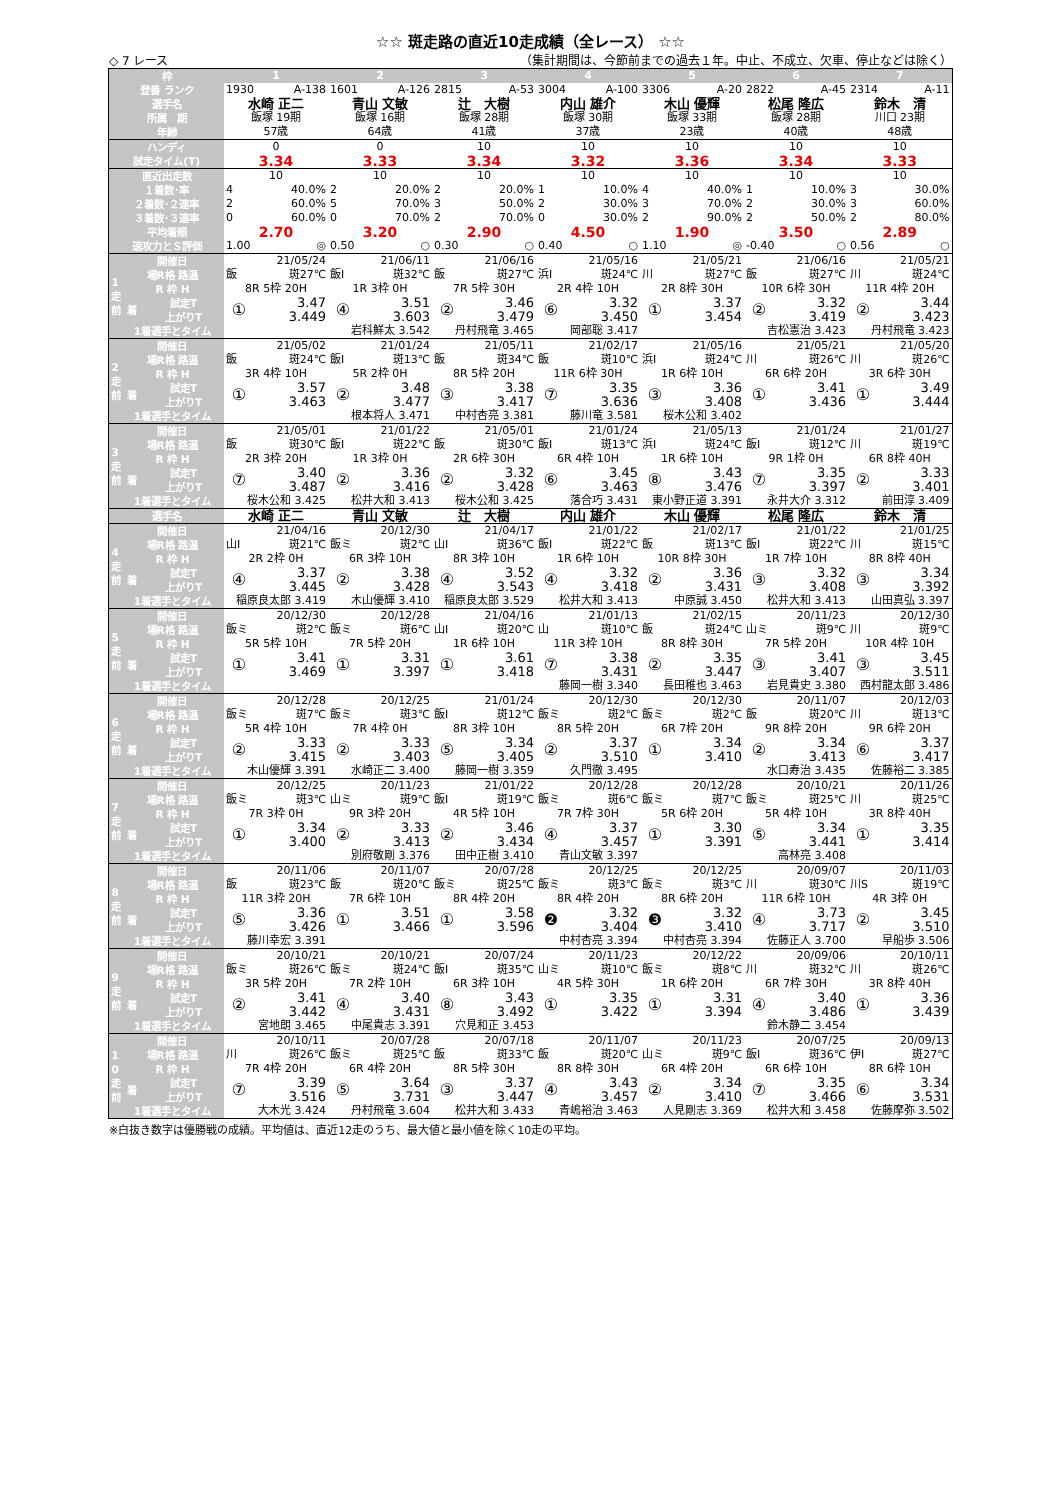☆☆ 斑走路の直近10走成績（全レース） ☆☆
◇ 7 レース （集計期間は、今節前までの過去１年。中止、不成立、欠車、停止などは除く）
| 枠 | | | 1 | | 2 | | 3 | | 4 | | 5 | | 6 | | 7 | |
| 登番 ランク | | | 1930 A-138 | | 1601 A-126 | | 2815 A-53 | | 3004 A-100 | | 3306 A-20 | | 2822 A-45 | | 2314 A-11 | |
| 選手名 | | | 水崎 正二 | | 青山 文敏 | | 辻 大樹 | | 内山 雄介 | | 木山 優輝 | | 松尾 隆広 | | 鈴木 清 | |
| 所属 期 | | | 飯塚 19期 | | 飯塚 16期 | | 飯塚 28期 | | 飯塚 30期 | | 飯塚 33期 | | 飯塚 28期 | | 川口 23期 | |
| 年齢 | | | 57歳 | | 64歳 | | 41歳 | | 37歳 | | 23歳 | | 40歳 | | 48歳 | |
| ハンディ | | | 0 | | 0 | | 10 | | 10 | | 10 | | 10 | | 10 | |
| 試走タイム(T) | | | 3.34 | | 3.33 | | 3.34 | | 3.32 | | 3.36 | | 3.34 | | 3.33 | |
| 直近出走数 | | | 10 | | 10 | | 10 | | 10 | | 10 | | 10 | | 10 | |
| １着数･率 | | | 4 40.0% | | 2 20.0% | | 2 20.0% | | 1 10.0% | | 4 40.0% | | 1 10.0% | | 3 30.0% | |
| ２着数･２連率 | | | 2 60.0% | | 5 70.0% | | 3 50.0% | | 2 30.0% | | 3 70.0% | | 2 30.0% | | 3 60.0% | |
| ３着数･３連率 | | | 0 60.0% | | 0 70.0% | | 2 70.0% | | 0 30.0% | | 2 90.0% | | 2 50.0% | | 2 80.0% | |
| 平均着順 | | | 2.70 | | 3.20 | | 2.90 | | 4.50 | | 1.90 | | 3.50 | | 2.89 | |
| 速攻力とＳ評価 | | | 1.00 ◎ | | 0.50 ○ | | 0.30 ○ | | 0.40 ○ | | 1.10 ◎ | | -0.40 ○ | | 0.56 ○ | |
| 1 走 前 | 開催日 | | 21/05/24 | | 21/06/11 | | 21/06/16 | | 21/05/16 | | 21/05/21 | | 21/06/16 | | 21/05/21 | |
| | 場R格 路温 | | 飯 斑27℃ | | 飯Ⅰ 斑32℃ | | 飯 斑27℃ | | 浜Ⅰ 斑24℃ | | 川 斑27℃ | | 飯 斑27℃ | | 川 斑24℃ | |
| | R 枠 H | | 8R 5枠 20H | | 1R 3枠 0H | | 7R 5枠 30H | | 2R 4枠 10H | | 2R 8枠 30H | | 10R 6枠 30H | | 11R 4枠 20H | |
| | 着 | 試走T | ① | 3.47 | ④ | 3.51 | ② | 3.46 | ⑥ | 3.32 | ① | 3.37 | ② | 3.32 | ② | 3.44 |
| | | 上がりT | | 3.449 | | 3.603 | | 3.479 | | 3.450 | | 3.454 | | 3.419 | | 3.423 |
| | 1着選手とタイム | | | | 岩科鮮太 3.542 | | 丹村飛竜 3.465 | | 岡部聡 3.417 | | | | 吉松憲治 3.423 | | 丹村飛竜 3.423 | |
| 2 走 前 | 開催日 | | 21/05/02 | | 21/01/24 | | 21/05/11 | | 21/02/17 | | 21/05/16 | | 21/05/21 | | 21/05/20 | |
| | 場R格 路温 | | 飯 斑24℃ | | 飯Ⅰ 斑13℃ | | 飯 斑34℃ | | 飯 斑10℃ | | 浜Ⅰ 斑24℃ | | 川 斑26℃ | | 川 斑26℃ | |
| | R 枠 H | | 3R 4枠 10H | | 5R 2枠 0H | | 8R 5枠 20H | | 11R 6枠 30H | | 1R 6枠 10H | | 6R 6枠 20H | | 3R 6枠 30H | |
| | 着 | 試走T | ① | 3.57 | ② | 3.48 | ③ | 3.38 | ⑦ | 3.35 | ③ | 3.36 | ① | 3.41 | ① | 3.49 |
| | | 上がりT | | 3.463 | | 3.477 | | 3.417 | | 3.636 | | 3.408 | | 3.436 | | 3.444 |
| | 1着選手とタイム | | | | 根本将人 3.471 | | 中村杏亮 3.381 | | 藤川竜 3.581 | | 桜木公和 3.402 | | | | | |
| 3 走 前 | 開催日 | | 21/05/01 | | 21/01/22 | | 21/05/01 | | 21/01/24 | | 21/05/13 | | 21/01/24 | | 21/01/27 | |
| | 場R格 路温 | | 飯 斑30℃ | | 飯Ⅰ 斑22℃ | | 飯 斑30℃ | | 飯Ⅰ 斑13℃ | | 浜Ⅰ 斑24℃ | | 飯Ⅰ 斑12℃ | | 川 斑19℃ | |
| | R 枠 H | | 2R 3枠 20H | | 1R 3枠 0H | | 2R 6枠 30H | | 6R 4枠 10H | | 1R 6枠 10H | | 9R 1枠 0H | | 6R 8枠 40H | |
| | 着 | 試走T | ⑦ | 3.40 | ② | 3.36 | ② | 3.32 | ⑥ | 3.45 | ⑧ | 3.43 | ⑦ | 3.35 | ② | 3.33 |
| | | 上がりT | | 3.487 | | 3.416 | | 3.428 | | 3.463 | | 3.476 | | 3.397 | | 3.401 |
| | 1着選手とタイム | | 桜木公和 3.425 | | 松井大和 3.413 | | 桜木公和 3.425 | | 落合巧 3.431 | | 東小野正道 3.391 | | 永井大介 3.312 | | 前田淳 3.409 | |
| 選手名 | | | 水崎 正二 | | 青山 文敏 | | 辻 大樹 | | 内山 雄介 | | 木山 優輝 | | 松尾 隆広 | | 鈴木 清 | |
| 4 走 前 | 開催日 | | 21/04/16 | | 20/12/30 | | 21/04/17 | | 21/01/22 | | 21/02/17 | | 21/01/22 | | 21/01/25 | |
| | 場R格 路温 | | 山Ⅰ 斑21℃ | | 飯ミ 斑2℃ | | 山Ⅰ 斑36℃ | | 飯Ⅰ 斑22℃ | | 飯 斑13℃ | | 飯Ⅰ 斑22℃ | | 川 斑15℃ | |
| | R 枠 H | | 2R 2枠 0H | | 6R 3枠 10H | | 8R 3枠 10H | | 1R 6枠 10H | | 10R 8枠 30H | | 1R 7枠 10H | | 8R 8枠 40H | |
| | 着 | 試走T | ④ | 3.37 | ② | 3.38 | ④ | 3.52 | ④ | 3.32 | ② | 3.36 | ③ | 3.32 | ③ | 3.34 |
| | | 上がりT | | 3.445 | | 3.428 | | 3.543 | | 3.418 | | 3.431 | | 3.408 | | 3.392 |
| | 1着選手とタイム | | 稲原良太郎 3.419 | | 木山優輝 3.410 | | 稲原良太郎 3.529 | | 松井大和 3.413 | | 中原誠 3.450 | | 松井大和 3.413 | | 山田真弘 3.397 | |
| 5 走 前 | 開催日 | | 20/12/30 | | 20/12/28 | | 21/04/16 | | 21/01/13 | | 21/02/15 | | 20/11/23 | | 20/12/30 | |
| | 場R格 路温 | | 飯ミ 斑2℃ | | 飯ミ 斑6℃ | | 山Ⅰ 斑20℃ | | 山 斑10℃ | | 飯 斑24℃ | | 山ミ 斑9℃ | | 川 斑9℃ | |
| | R 枠 H | | 5R 5枠 10H | | 7R 5枠 20H | | 1R 6枠 10H | | 11R 3枠 10H | | 8R 8枠 30H | | 7R 5枠 20H | | 10R 4枠 10H | |
| | 着 | 試走T | ① | 3.41 | ① | 3.31 | ① | 3.61 | ⑦ | 3.38 | ② | 3.35 | ③ | 3.41 | ③ | 3.45 |
| | | 上がりT | | 3.469 | | 3.397 | | 3.418 | | 3.431 | | 3.447 | | 3.407 | | 3.511 |
| | 1着選手とタイム | | | | | | | | 藤岡一樹 3.340 | | 長田稚也 3.463 | | 岩見貴史 3.380 | | 西村龍太郎 3.486 | |
| 6 走 前 | 開催日 | | 20/12/28 | | 20/12/25 | | 21/01/24 | | 20/12/30 | | 20/12/30 | | 20/11/07 | | 20/12/03 | |
| | 場R格 路温 | | 飯ミ 斑7℃ | | 飯ミ 斑3℃ | | 飯Ⅰ 斑12℃ | | 飯ミ 斑2℃ | | 飯ミ 斑2℃ | | 飯 斑20℃ | | 川 斑13℃ | |
| | R 枠 H | | 5R 4枠 10H | | 7R 4枠 0H | | 8R 3枠 10H | | 8R 5枠 20H | | 6R 7枠 20H | | 9R 8枠 20H | | 9R 6枠 20H | |
| | 着 | 試走T | ② | 3.33 | ② | 3.33 | ⑤ | 3.34 | ② | 3.37 | ① | 3.34 | ② | 3.34 | ⑥ | 3.37 |
| | | 上がりT | | 3.415 | | 3.403 | | 3.405 | | 3.510 | | 3.410 | | 3.413 | | 3.417 |
| | 1着選手とタイム | | 木山優輝 3.391 | | 水崎正二 3.400 | | 藤岡一樹 3.359 | | 久門徹 3.495 | | | | 水口寿治 3.435 | | 佐藤裕二 3.385 | |
| 7 走 前 | 開催日 | | 20/12/25 | | 20/11/23 | | 21/01/22 | | 20/12/28 | | 20/12/28 | | 20/10/21 | | 20/11/26 | |
| | 場R格 路温 | | 飯ミ 斑3℃ | | 山ミ 斑9℃ | | 飯Ⅰ 斑19℃ | | 飯ミ 斑6℃ | | 飯ミ 斑7℃ | | 飯ミ 斑25℃ | | 川 斑25℃ | |
| | R 枠 H | | 7R 3枠 0H | | 9R 3枠 20H | | 4R 5枠 10H | | 7R 7枠 30H | | 5R 6枠 20H | | 5R 4枠 10H | | 3R 8枠 40H | |
| | 着 | 試走T | ① | 3.34 | ② | 3.33 | ② | 3.46 | ④ | 3.37 | ① | 3.30 | ⑤ | 3.34 | ① | 3.35 |
| | | 上がりT | | 3.400 | | 3.413 | | 3.434 | | 3.457 | | 3.391 | | 3.441 | | 3.414 |
| | 1着選手とタイム | | | | 別府敬剛 3.376 | | 田中正樹 3.410 | | 青山文敏 3.397 | | | | 高林亮 3.408 | | | |
| 8 走 前 | 開催日 | | 20/11/06 | | 20/11/07 | | 20/07/28 | | 20/12/25 | | 20/12/25 | | 20/09/07 | | 20/11/03 | |
| | 場R格 路温 | | 飯 斑23℃ | | 飯 斑20℃ | | 飯ミ 斑25℃ | | 飯ミ 斑3℃ | | 飯ミ 斑3℃ | | 川 斑30℃ | | 川S 斑19℃ | |
| | R 枠 H | | 11R 3枠 20H | | 7R 6枠 10H | | 8R 4枠 20H | | 8R 4枠 20H | | 8R 6枠 20H | | 11R 6枠 10H | | 4R 3枠 0H | |
| | 着 | 試走T | ⑤ | 3.36 | ① | 3.51 | ① | 3.58 | ❷ | 3.32 | ❸ | 3.32 | ④ | 3.73 | ② | 3.45 |
| | | 上がりT | | 3.426 | | 3.466 | | 3.596 | | 3.404 | | 3.410 | | 3.717 | | 3.510 |
| | 1着選手とタイム | | 藤川幸宏 3.391 | | | | | | 中村杏亮 3.394 | | 中村杏亮 3.394 | | 佐藤正人 3.700 | | 早船歩 3.506 | |
| 9 走 前 | 開催日 | | 20/10/21 | | 20/10/21 | | 20/07/24 | | 20/11/23 | | 20/12/22 | | 20/09/06 | | 20/10/11 | |
| | 場R格 路温 | | 飯ミ 斑26℃ | | 飯ミ 斑24℃ | | 飯Ⅰ 斑35℃ | | 山ミ 斑10℃ | | 飯ミ 斑8℃ | | 川 斑32℃ | | 川 斑26℃ | |
| | R 枠 H | | 3R 5枠 20H | | 7R 2枠 10H | | 6R 3枠 10H | | 4R 5枠 30H | | 1R 6枠 20H | | 6R 7枠 30H | | 3R 8枠 40H | |
| | 着 | 試走T | ② | 3.41 | ④ | 3.40 | ⑧ | 3.43 | ① | 3.35 | ① | 3.31 | ④ | 3.40 | ① | 3.36 |
| | | 上がりT | | 3.442 | | 3.431 | | 3.492 | | 3.422 | | 3.394 | | 3.486 | | 3.439 |
| | 1着選手とタイム | | 宮地朗 3.465 | | 中尾貴志 3.391 | | 穴見和正 3.453 | | | | | | 鈴木静二 3.454 | | | |
| 1 0 走 前 | 開催日 | | 20/10/11 | | 20/07/28 | | 20/07/18 | | 20/11/07 | | 20/11/23 | | 20/07/25 | | 20/09/13 | |
| | 場R格 路温 | | 川 斑26℃ | | 飯ミ 斑25℃ | | 飯 斑33℃ | | 飯 斑20℃ | | 山ミ 斑9℃ | | 飯Ⅰ 斑36℃ | | 伊Ⅰ 斑27℃ | |
| | R 枠 H | | 7R 4枠 20H | | 6R 4枠 20H | | 8R 5枠 30H | | 8R 8枠 30H | | 6R 4枠 20H | | 6R 6枠 10H | | 8R 6枠 10H | |
| | 着 | 試走T | ⑦ | 3.39 | ⑤ | 3.64 | ③ | 3.37 | ④ | 3.43 | ② | 3.34 | ⑦ | 3.35 | ⑥ | 3.34 |
| | | 上がりT | | 3.516 | | 3.731 | | 3.447 | | 3.457 | | 3.410 | | 3.466 | | 3.531 |
| | 1着選手とタイム | | 大木光 3.424 | | 丹村飛竜 3.604 | | 松井大和 3.433 | | 青嶋裕治 3.463 | | 人見剛志 3.369 | | 松井大和 3.458 | | 佐藤摩弥 3.502 | |
※白抜き数字は優勝戦の成績。平均値は、直近12走のうち、最大値と最小値を除く10走の平均。